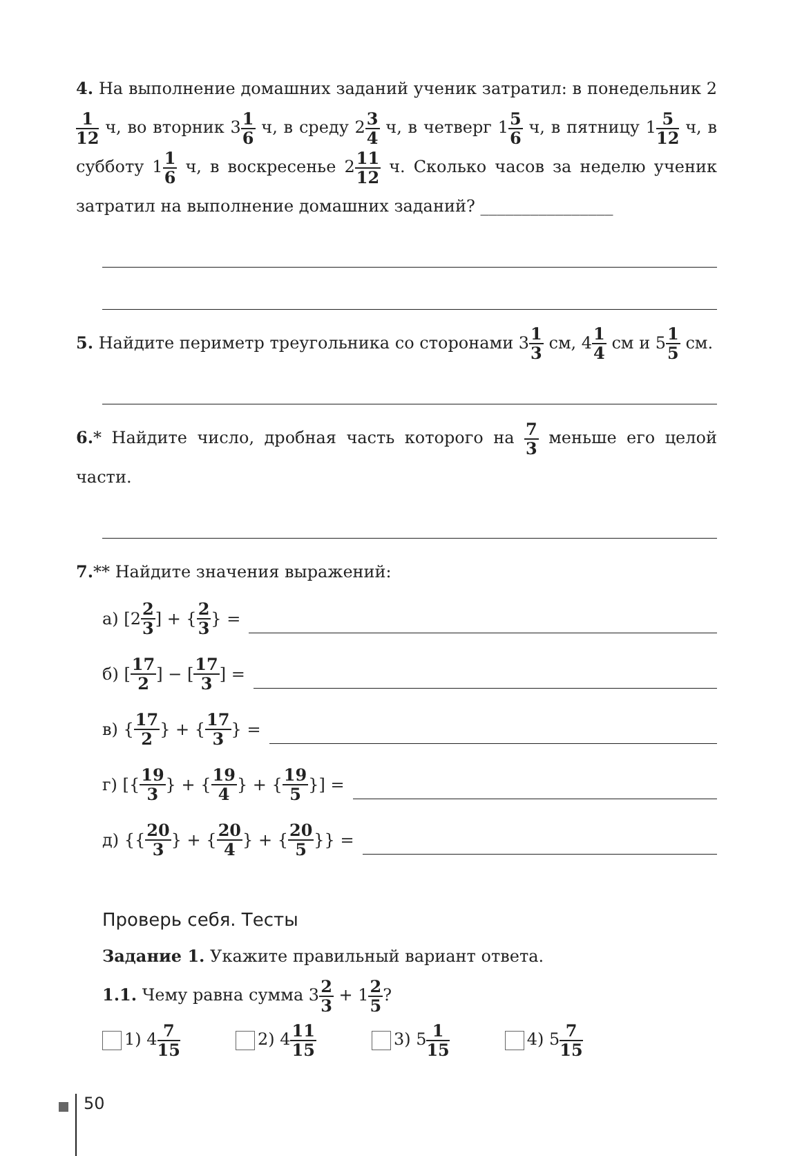4. На выполнение домашних заданий ученик затратил: в понедельник 21 12 ч, во вторник 31 6 ч, в среду 23 4 ч, в четверг 15 6 ч, в пятницу 15 12 ч, в субботу 11 6 ч, в воскресенье 211 12 ч. Сколько часов за неделю ученик затратил на выполнение домашних заданий? ________________
5. Найдите периметр треугольника со сторонами 31 3 см, 41 4 см и 51 5 см.
6.* Найдите число, дробная часть которого на 7 3 меньше его целой части.
7.** Найдите значения выражений:
а) [2 2 3] + { 2 3 } =
б) [17 2] − [17 3] =
в) { 17 2 } + { 17 3 } =
г) [{ 19 3 } + { 19 4 } + { 19 5 }] =
д) {{ 20 3 } + { 20 4 } + { 20 5 }} =
Проверь себя. Тесты
Задание 1. Укажите правильный вариант ответа.
1.1. Чему равна сумма 32 3 + 12 5?
1) 47 15
2) 411 15
3) 51 15
4) 57 15
50